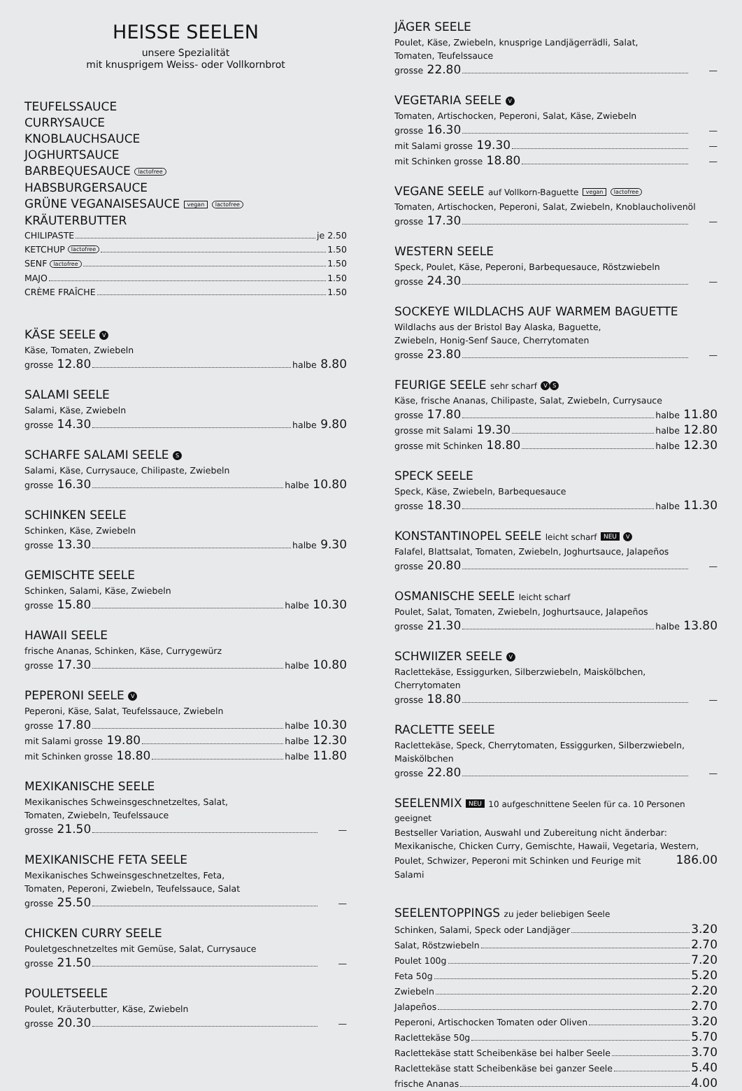HEISSE SEELEN
unsere Spezialität
mit knusprigem Weiss- oder Vollkornbrot
TEUFELSSAUCE
CURRYSAUCE
KNOBLAUCHSAUCE
JOGHURTSAUCE
BARBEQUESAUCE lactofree
HABSBURGERSAUCE
GRÜNE VEGANAISESAUCE vegan lactofree
KRÄUTERBUTTER
CHILIPASTE je 2.50
KETCHUP lactofree 1.50
SENF lactofree 1.50
MAJO 1.50
CRÈME FRAÎCHE 1.50
KÄSE SEELE V
Käse, Tomaten, Zwiebeln
grosse 12.80 halbe 8.80
SALAMI SEELE
Salami, Käse, Zwiebeln
grosse 14.30 halbe 9.80
SCHARFE SALAMI SEELE S
Salami, Käse, Currysauce, Chilipaste, Zwiebeln
grosse 16.30 halbe 10.80
SCHINKEN SEELE
Schinken, Käse, Zwiebeln
grosse 13.30 halbe 9.30
GEMISCHTE SEELE
Schinken, Salami, Käse, Zwiebeln
grosse 15.80 halbe 10.30
HAWAII SEELE
frische Ananas, Schinken, Käse, Currygewürz
grosse 17.30 halbe 10.80
PEPERONI SEELE V
Peperoni, Käse, Salat, Teufelssauce, Zwiebeln
grosse 17.80 halbe 10.30
mit Salami grosse 19.80 halbe 12.30
mit Schinken grosse 18.80 halbe 11.80
MEXIKANISCHE SEELE
Mexikanisches Schweinsgeschnetzeltes, Salat,
Tomaten, Zwiebeln, Teufelssauce
grosse 21.50 —
MEXIKANISCHE FETA SEELE
Mexikanisches Schweinsgeschnetzeltes, Feta,
Tomaten, Peperoni, Zwiebeln, Teufelssauce, Salat
grosse 25.50 —
CHICKEN CURRY SEELE
Pouletgeschnetzeltes mit Gemüse, Salat, Currysauce
grosse 21.50 —
POULETSEELE
Poulet, Kräuterbutter, Käse, Zwiebeln
grosse 20.30 —
JÄGER SEELE
Poulet, Käse, Zwiebeln, knusprige Landjägerrädli, Salat,
Tomaten, Teufelssauce
grosse 22.80 —
VEGETARIA SEELE V
Tomaten, Artischocken, Peperoni, Salat, Käse, Zwiebeln
grosse 16.30 —
mit Salami grosse 19.30 —
mit Schinken grosse 18.80 —
VEGANE SEELE auf Vollkorn-Baguette vegan lactofree
Tomaten, Artischocken, Peperoni, Salat, Zwiebeln, Knoblaucholivenöl
grosse 17.30 —
WESTERN SEELE
Speck, Poulet, Käse, Peperoni, Barbequesauce, Röstzwiebeln
grosse 24.30 —
SOCKEYE WILDLACHS AUF WARMEM BAGUETTE
Wildlachs aus der Bristol Bay Alaska, Baguette,
Zwiebeln, Honig-Senf Sauce, Cherrytomaten
grosse 23.80 —
FEURIGE SEELE sehr scharf V S
Käse, frische Ananas, Chilipaste, Salat, Zwiebeln, Currysauce
grosse 17.80 halbe 11.80
grosse mit Salami 19.30 halbe 12.80
grosse mit Schinken 18.80 halbe 12.30
SPECK SEELE
Speck, Käse, Zwiebeln, Barbequesauce
grosse 18.30 halbe 11.30
KONSTANTINOPEL SEELE leicht scharf NEU V
Falafel, Blattsalat, Tomaten, Zwiebeln, Joghurtsauce, Jalapeños
grosse 20.80 —
OSMANISCHE SEELE leicht scharf
Poulet, Salat, Tomaten, Zwiebeln, Joghurtsauce, Jalapeños
grosse 21.30 halbe 13.80
SCHWIIZER SEELE V
Raclettekäse, Essiggurken, Silberzwiebeln, Maiskölbchen,
Cherrytomaten
grosse 18.80 —
RACLETTE SEELE
Raclettekäse, Speck, Cherrytomaten, Essiggurken, Silberzwiebeln,
Maiskölbchen
grosse 22.80 —
SEELENMIX NEU 10 aufgeschnittene Seelen für ca. 10 Personen geeignet
Bestseller Variation, Auswahl und Zubereitung nicht änderbar:
Mexikanische, Chicken Curry, Gemischte, Hawaii, Vegetaria, Western,
Poulet, Schwizer, Peperoni mit Schinken und Feurige mit Salami 186.00
SEELENTOPPINGS zu jeder beliebigen Seele
Schinken, Salami, Speck oder Landjäger 3.20
Salat, Röstzwiebeln 2.70
Poulet 100g 7.20
Feta 50g 5.20
Zwiebeln 2.20
Jalapeños 2.70
Peperoni, Artischocken Tomaten oder Oliven 3.20
Raclettekäse 50g 5.70
Raclettekäse statt Scheibenkäse bei halber Seele 3.70
Raclettekäse statt Scheibenkäse bei ganzer Seele 5.40
frische Ananas 4.00